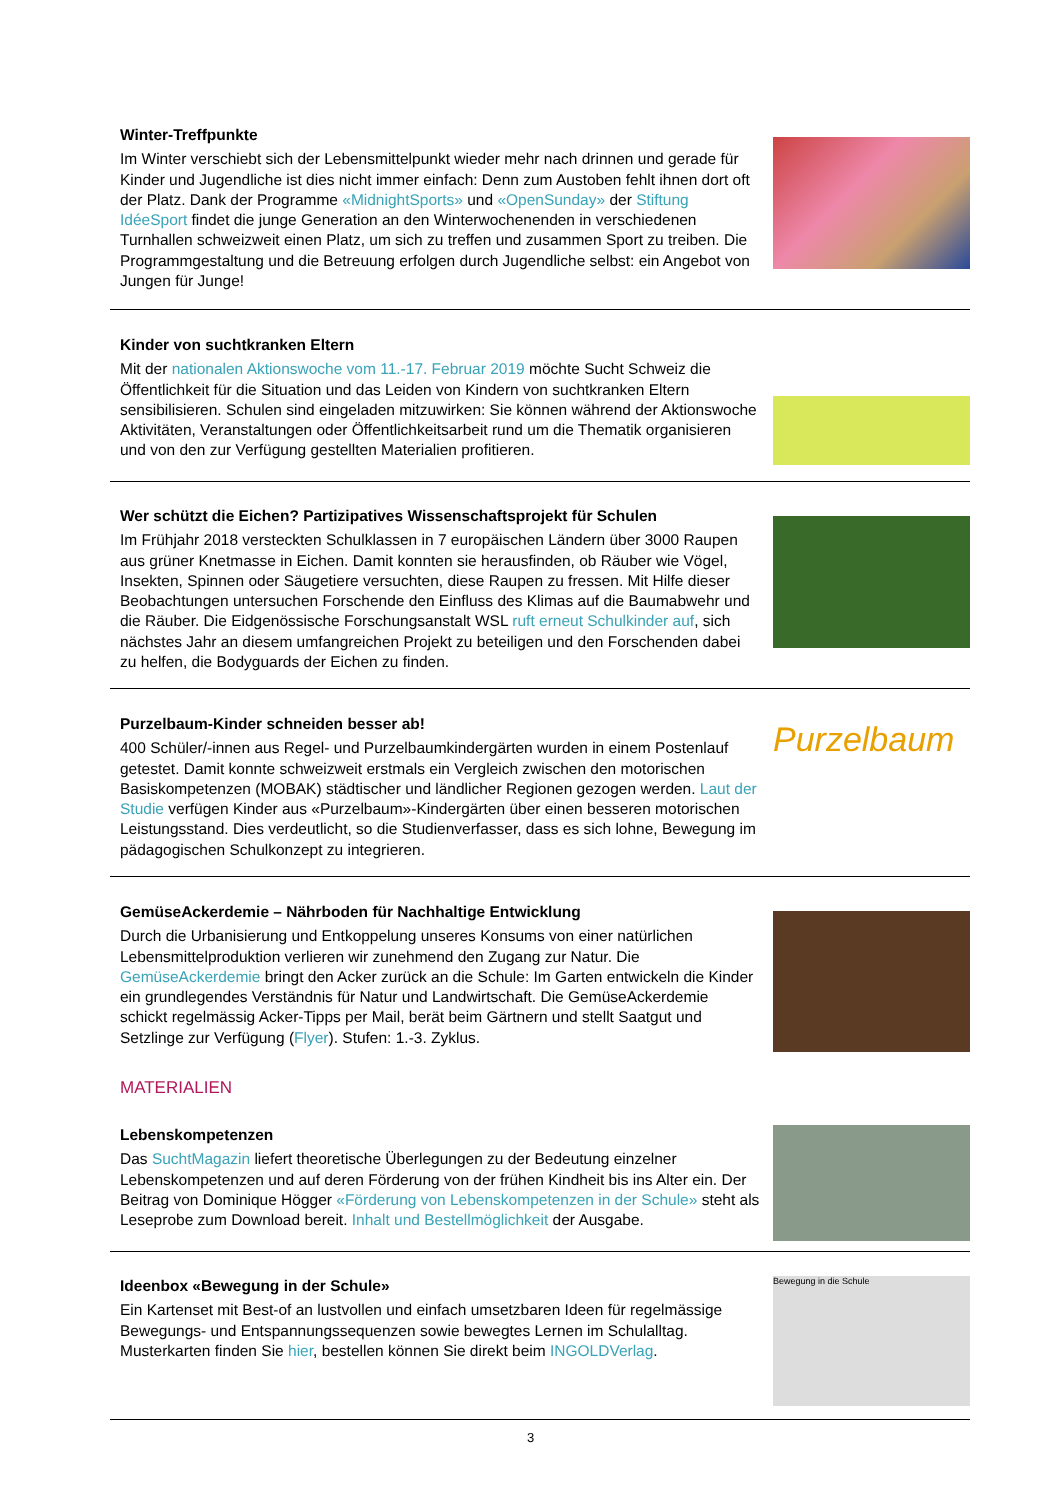Winter-Treffpunkte
Im Winter verschiebt sich der Lebensmittelpunkt wieder mehr nach drinnen und gerade für Kinder und Jugendliche ist dies nicht immer einfach: Denn zum Austoben fehlt ihnen dort oft der Platz. Dank der Programme «MidnightSports» und «OpenSunday» der Stiftung IdéeSport findet die junge Generation an den Winterwochenenden in verschiedenen Turnhallen schweizweit einen Platz, um sich zu treffen und zusammen Sport zu treiben. Die Programmgestaltung und die Betreuung erfolgen durch Jugendliche selbst: ein Angebot von Jungen für Junge!
Kinder von suchtkranken Eltern
Mit der nationalen Aktionswoche vom 11.-17. Februar 2019 möchte Sucht Schweiz die Öffentlichkeit für die Situation und das Leiden von Kindern von suchtkranken Eltern sensibilisieren. Schulen sind eingeladen mitzuwirken: Sie können während der Aktionswoche Aktivitäten, Veranstaltungen oder Öffentlichkeitsarbeit rund um die Thematik organisieren und von den zur Verfügung gestellten Materialien profitieren.
Wer schützt die Eichen? Partizipatives Wissenschaftsprojekt für Schulen
Im Frühjahr 2018 versteckten Schulklassen in 7 europäischen Ländern über 3000 Raupen aus grüner Knetmasse in Eichen. Damit konnten sie herausfinden, ob Räuber wie Vögel, Insekten, Spinnen oder Säugetiere versuchten, diese Raupen zu fressen. Mit Hilfe dieser Beobachtungen untersuchen Forschende den Einfluss des Klimas auf die Baumabwehr und die Räuber. Die Eidgenössische Forschungsanstalt WSL ruft erneut Schulkinder auf, sich nächstes Jahr an diesem umfangreichen Projekt zu beteiligen und den Forschenden dabei zu helfen, die Bodyguards der Eichen zu finden.
Purzelbaum-Kinder schneiden besser ab!
400 Schüler/-innen aus Regel- und Purzelbaumkindergärten wurden in einem Postenlauf getestet. Damit konnte schweizweit erstmals ein Vergleich zwischen den motorischen Basiskompetenzen (MOBAK) städtischer und ländlicher Regionen gezogen werden. Laut der Studie verfügen Kinder aus «Purzelbaum»-Kindergärten über einen besseren motorischen Leistungsstand. Dies verdeutlicht, so die Studienverfasser, dass es sich lohne, Bewegung im pädagogischen Schulkonzept zu integrieren.
Purzelbaum
GemüseAckerdemie – Nährboden für Nachhaltige Entwicklung
Durch die Urbanisierung und Entkoppelung unseres Konsums von einer natürlichen Lebensmittelproduktion verlieren wir zunehmend den Zugang zur Natur. Die GemüseAckerdemie bringt den Acker zurück an die Schule: Im Garten entwickeln die Kinder ein grundlegendes Verständnis für Natur und Landwirtschaft. Die GemüseAckerdemie schickt regelmässig Acker-Tipps per Mail, berät beim Gärtnern und stellt Saatgut und Setzlinge zur Verfügung (Flyer). Stufen: 1.-3. Zyklus.
MATERIALIEN
Lebenskompetenzen
Das SuchtMagazin liefert theoretische Überlegungen zu der Bedeutung einzelner Lebenskompetenzen und auf deren Förderung von der frühen Kindheit bis ins Alter ein. Der Beitrag von Dominique Högger «Förderung von Lebenskompetenzen in der Schule» steht als Leseprobe zum Download bereit. Inhalt und Bestellmöglichkeit der Ausgabe.
Ideenbox «Bewegung in der Schule»
Ein Kartenset mit Best-of an lustvollen und einfach umsetzbaren Ideen für regelmässige Bewegungs- und Entspannungssequenzen sowie bewegtes Lernen im Schulalltag. Musterkarten finden Sie hier, bestellen können Sie direkt beim INGOLDVerlag.
Bewegung in die Schule
3